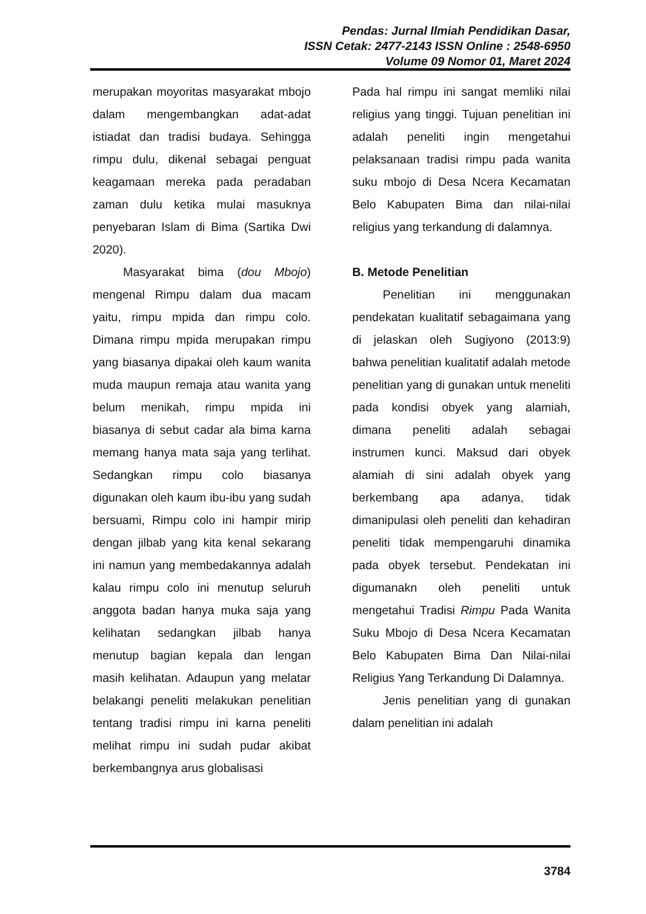Pendas: Jurnal Ilmiah Pendidikan Dasar,
ISSN Cetak: 2477-2143 ISSN Online : 2548-6950
Volume 09 Nomor 01, Maret 2024
merupakan moyoritas masyarakat mbojo dalam mengembangkan adat-adat istiadat dan tradisi budaya. Sehingga rimpu dulu, dikenal sebagai penguat keagamaan mereka pada peradaban zaman dulu ketika mulai masuknya penyebaran Islam di Bima (Sartika Dwi 2020).
Masyarakat bima (dou Mbojo) mengenal Rimpu dalam dua macam yaitu, rimpu mpida dan rimpu colo. Dimana rimpu mpida merupakan rimpu yang biasanya dipakai oleh kaum wanita muda maupun remaja atau wanita yang belum menikah, rimpu mpida ini biasanya di sebut cadar ala bima karna memang hanya mata saja yang terlihat. Sedangkan rimpu colo biasanya digunakan oleh kaum ibu-ibu yang sudah bersuami, Rimpu colo ini hampir mirip dengan jilbab yang kita kenal sekarang ini namun yang membedakannya adalah kalau rimpu colo ini menutup seluruh anggota badan hanya muka saja yang kelihatan sedangkan jilbab hanya menutup bagian kepala dan lengan masih kelihatan. Adaupun yang melatar belakangi peneliti melakukan penelitian tentang tradisi rimpu ini karna peneliti melihat rimpu ini sudah pudar akibat berkembangnya arus globalisasi
Pada hal rimpu ini sangat memliki nilai religius yang tinggi. Tujuan penelitian ini adalah peneliti ingin mengetahui pelaksanaan tradisi rimpu pada wanita suku mbojo di Desa Ncera Kecamatan Belo Kabupaten Bima dan nilai-nilai religius yang terkandung di dalamnya.
B. Metode Penelitian
Penelitian ini menggunakan pendekatan kualitatif sebagaimana yang di jelaskan oleh Sugiyono (2013:9) bahwa penelitian kualitatif adalah metode penelitian yang di gunakan untuk meneliti pada kondisi obyek yang alamiah, dimana peneliti adalah sebagai instrumen kunci. Maksud dari obyek alamiah di sini adalah obyek yang berkembang apa adanya, tidak dimanipulasi oleh peneliti dan kehadiran peneliti tidak mempengaruhi dinamika pada obyek tersebut. Pendekatan ini digumanakn oleh peneliti untuk mengetahui Tradisi Rimpu Pada Wanita Suku Mbojo di Desa Ncera Kecamatan Belo Kabupaten Bima Dan Nilai-nilai Religius Yang Terkandung Di Dalamnya.
Jenis penelitian yang di gunakan dalam penelitian ini adalah
3784